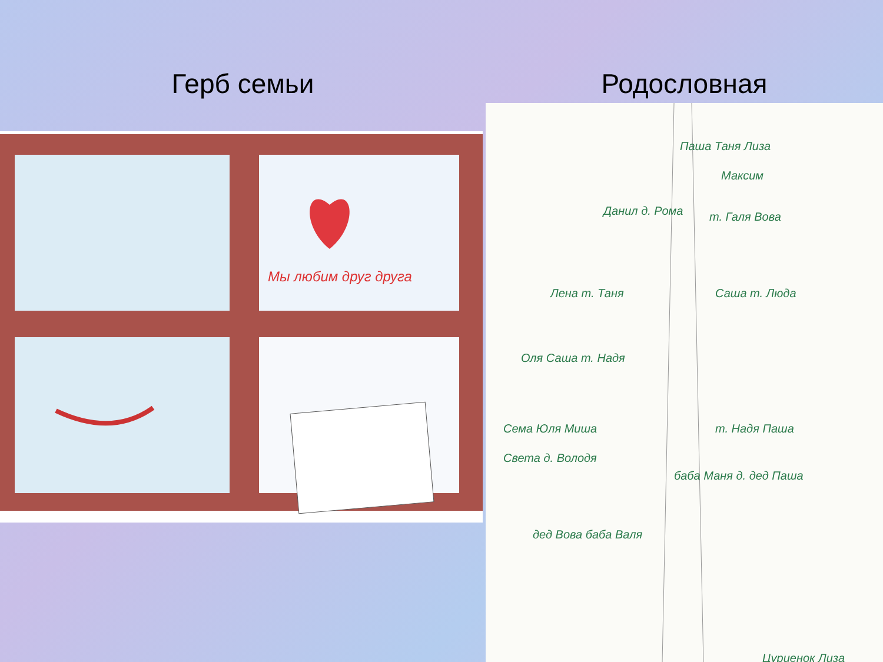Герб семьи
Мы любим друг друга
Родословная
Паша Таня Лиза
Максим
Данил д. Рома
т. Галя Вова
Лена т. Таня
Саша т. Люда
Оля Саша т. Надя
Сема Юля Миша
Света д. Володя
т. Надя Паша
баба Маня д. дед Паша
дед Вова баба Валя
Цуриенок Лиза